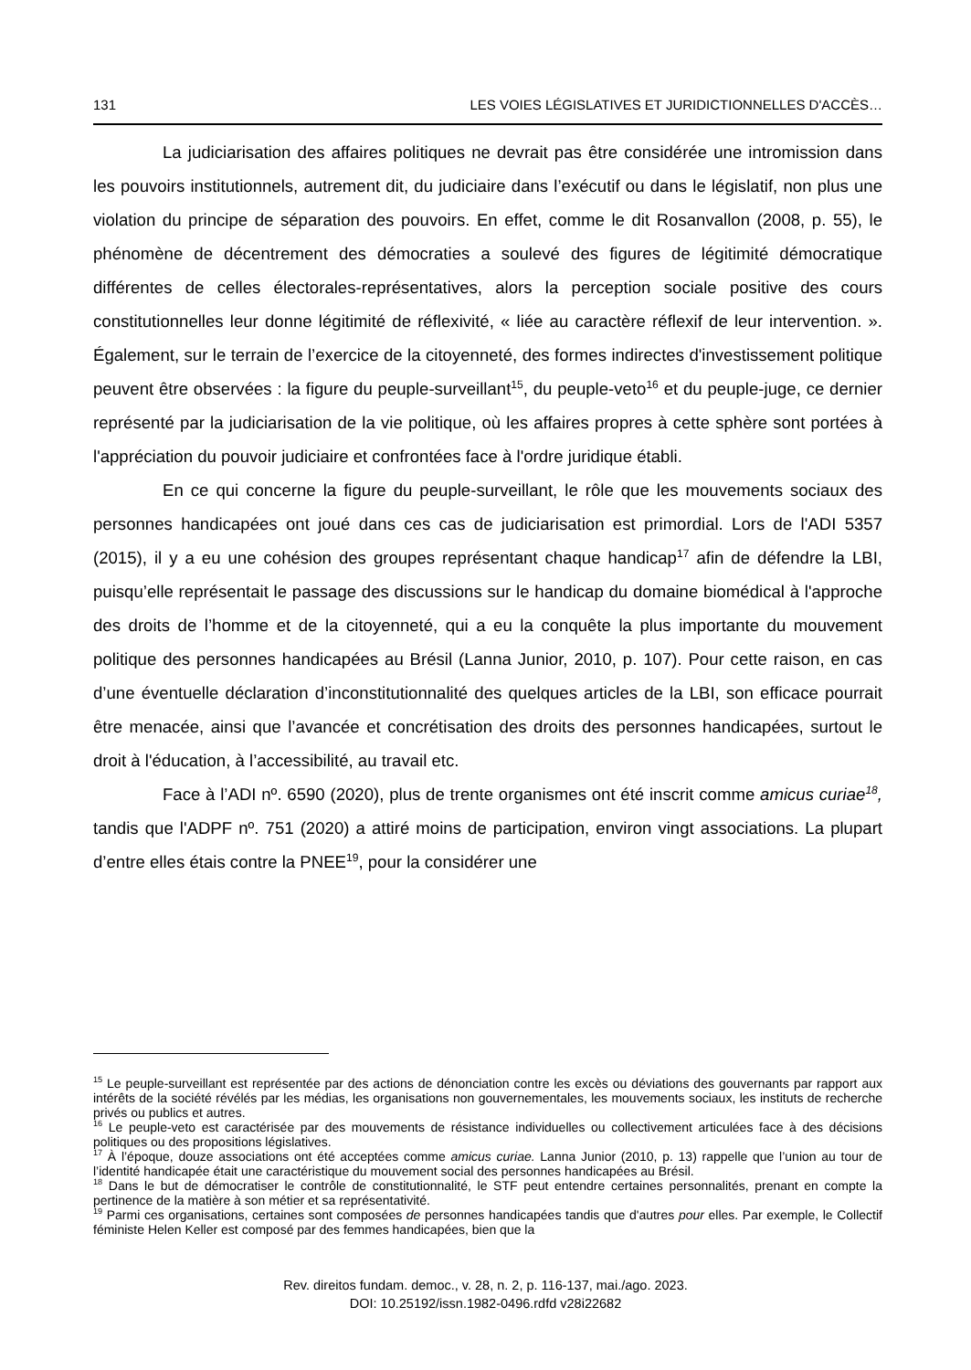131 LES VOIES LÉGISLATIVES ET JURIDICTIONNELLES D'ACCÈS…
La judiciarisation des affaires politiques ne devrait pas être considérée une intromission dans les pouvoirs institutionnels, autrement dit, du judiciaire dans l’exécutif ou dans le législatif, non plus une violation du principe de séparation des pouvoirs. En effet, comme le dit Rosanvallon (2008, p. 55), le phénomène de décentrement des démocraties a soulevé des figures de légitimité démocratique différentes de celles électorales-représentatives, alors la perception sociale positive des cours constitutionnelles leur donne légitimité de réflexivité, « liée au caractère réflexif de leur intervention. ». Également, sur le terrain de l’exercice de la citoyenneté, des formes indirectes d'investissement politique peuvent être observées : la figure du peuple-surveillant<sup>15</sup>, du peuple-veto<sup>16</sup> et du peuple-juge, ce dernier représenté par la judiciarisation de la vie politique, où les affaires propres à cette sphère sont portées à l'appréciation du pouvoir judiciaire et confrontées face à l'ordre juridique établi.
En ce qui concerne la figure du peuple-surveillant, le rôle que les mouvements sociaux des personnes handicapées ont joué dans ces cas de judiciarisation est primordial. Lors de l'ADI 5357 (2015), il y a eu une cohésion des groupes représentant chaque handicap<sup>17</sup> afin de défendre la LBI, puisqu’elle représentait le passage des discussions sur le handicap du domaine biomédical à l'approche des droits de l’homme et de la citoyenneté, qui a eu la conquête la plus importante du mouvement politique des personnes handicapées au Brésil (Lanna Junior, 2010, p. 107). Pour cette raison, en cas d’une éventuelle déclaration d’inconstitutionnalité des quelques articles de la LBI, son efficace pourrait être menacée, ainsi que l’avancée et concrétisation des droits des personnes handicapées, surtout le droit à l'éducation, à l’accessibilité, au travail etc.
Face à l’ADI nº. 6590 (2020), plus de trente organismes ont été inscrit comme amicus curiae<sup>18</sup>, tandis que l'ADPF nº. 751 (2020) a attiré moins de participation, environ vingt associations. La plupart d’entre elles étais contre la PNEE<sup>19</sup>, pour la considérer une
<sup>15</sup> Le peuple-surveillant est représentée par des actions de dénonciation contre les excès ou déviations des gouvernants par rapport aux intérêts de la société révélés par les médias, les organisations non gouvernementales, les mouvements sociaux, les instituts de recherche privés ou publics et autres.
<sup>16</sup> Le peuple-veto est caractérisée par des mouvements de résistance individuelles ou collectivement articulées face à des décisions politiques ou des propositions législatives.
<sup>17</sup> À l’époque, douze associations ont été acceptées comme amicus curiae. Lanna Junior (2010, p. 13) rappelle que l’union au tour de l’identité handicapée était une caractéristique du mouvement social des personnes handicapées au Brésil.
<sup>18</sup> Dans le but de démocratiser le contrôle de constitutionnalité, le STF peut entendre certaines personnalités, prenant en compte la pertinence de la matière à son métier et sa représentativité.
<sup>19</sup> Parmi ces organisations, certaines sont composées de personnes handicapées tandis que d'autres pour elles. Par exemple, le Collectif féministe Helen Keller est composé par des femmes handicapées, bien que la
Rev. direitos fundam. democ., v. 28, n. 2, p. 116-137, mai./ago. 2023.
DOI: 10.25192/issn.1982-0496.rdfd v28i22682